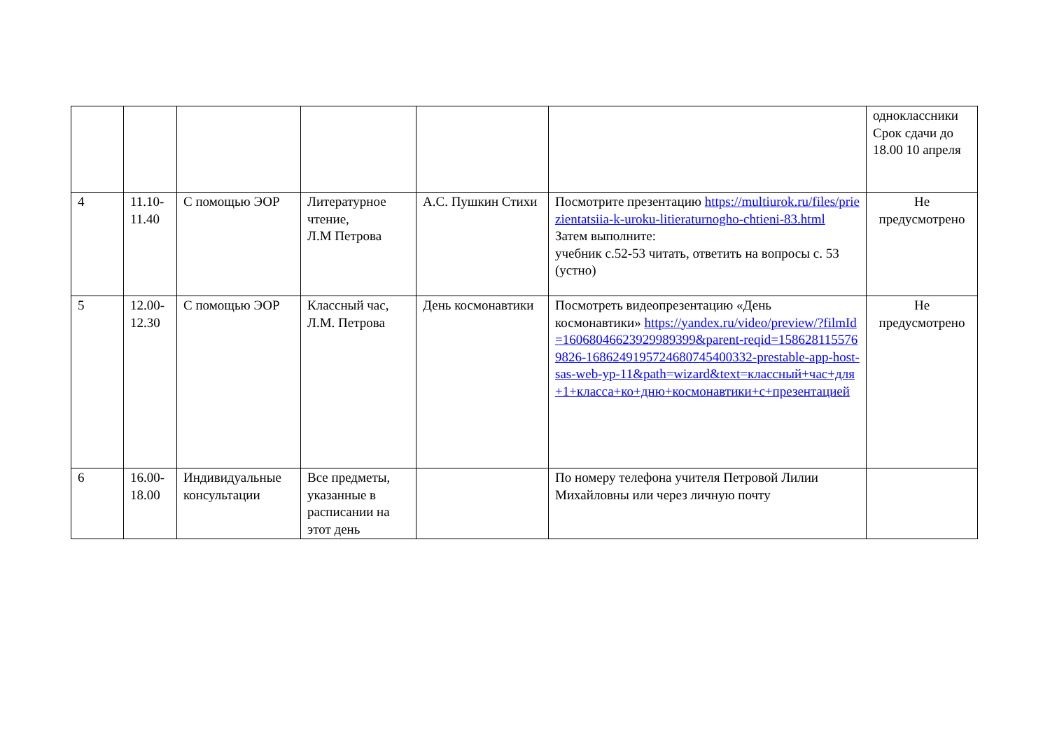| | | | | | | одноклассники Срок сдачи до 18.00 10 апреля |
| 4 | 11.10-11.40 | С помощью ЭОР | Литературное чтение, Л.М Петрова | А.С. Пушкин Стихи | Посмотрите презентацию https://multiurok.ru/files/priezientatsiia-k-uroku-litieraturnogho-chtieni-83.html Затем выполните: учебник с.52-53 читать, ответить на вопросы с. 53 (устно) | Не предусмотрено |
| 5 | 12.00-12.30 | С помощью ЭОР | Классный час, Л.М. Петрова | День космонавтики | Посмотреть видеопрезентацию «День космонавтики» https://yandex.ru/video/preview/?filmId=16068046623929989399&parent-reqid=1586281155769826-1686249195724680745400332-prestable-app-host-sas-web-yp-11&path=wizard&text=классный+час+для+1+класса+ко+дню+космонавтики+с+презентацией | Не предусмотрено |
| 6 | 16.00-18.00 | Индивидуальные консультации | Все предметы, указанные в расписании на этот день | | По номеру телефона учителя Петровой Лилии Михайловны или через личную почту | |